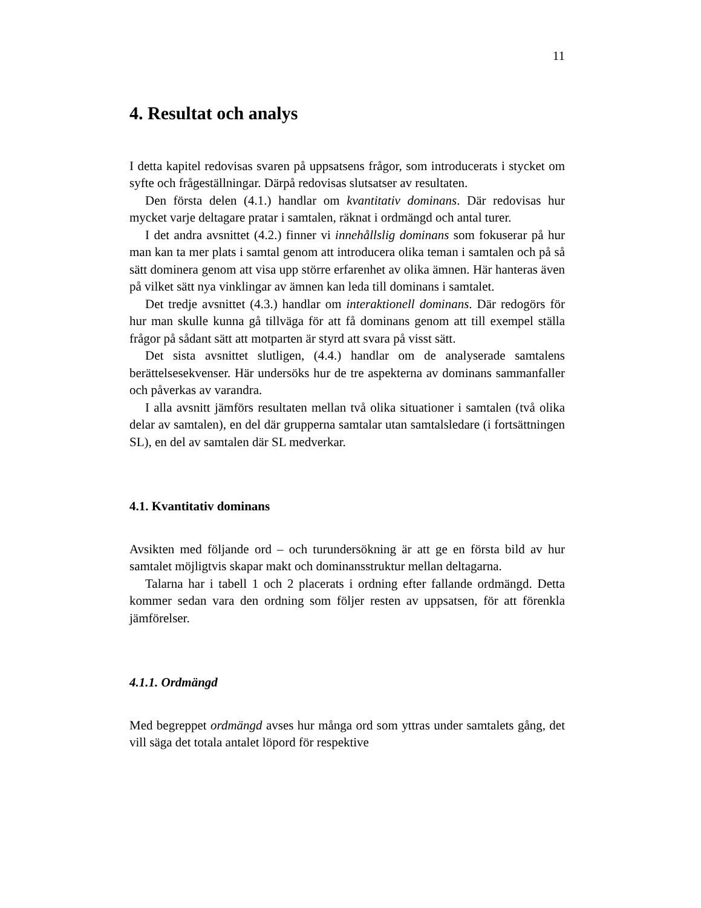11
4. Resultat och analys
I detta kapitel redovisas svaren på uppsatsens frågor, som introducerats i stycket om syfte och frågeställningar. Därpå redovisas slutsatser av resultaten.
Den första delen (4.1.) handlar om kvantitativ dominans. Där redovisas hur mycket varje deltagare pratar i samtalen, räknat i ordmängd och antal turer.
I det andra avsnittet (4.2.) finner vi innehållslig dominans som fokuserar på hur man kan ta mer plats i samtal genom att introducera olika teman i samtalen och på så sätt dominera genom att visa upp större erfarenhet av olika ämnen. Här hanteras även på vilket sätt nya vinklingar av ämnen kan leda till dominans i samtalet.
Det tredje avsnittet (4.3.) handlar om interaktionell dominans. Där redogörs för hur man skulle kunna gå tillväga för att få dominans genom att till exempel ställa frågor på sådant sätt att motparten är styrd att svara på visst sätt.
Det sista avsnittet slutligen, (4.4.) handlar om de analyserade samtalens berättelsesekvenser. Här undersöks hur de tre aspekterna av dominans sammanfaller och påverkas av varandra.
I alla avsnitt jämförs resultaten mellan två olika situationer i samtalen (två olika delar av samtalen), en del där grupperna samtalar utan samtalsledare (i fortsättningen SL), en del av samtalen där SL medverkar.
4.1. Kvantitativ dominans
Avsikten med följande ord – och turundersökning är att ge en första bild av hur samtalet möjligtvis skapar makt och dominansstruktur mellan deltagarna.
Talarna har i tabell 1 och 2 placerats i ordning efter fallande ordmängd. Detta kommer sedan vara den ordning som följer resten av uppsatsen, för att förenkla jämförelser.
4.1.1. Ordmängd
Med begreppet ordmängd avses hur många ord som yttras under samtalets gång, det vill säga det totala antalet löpord för respektive